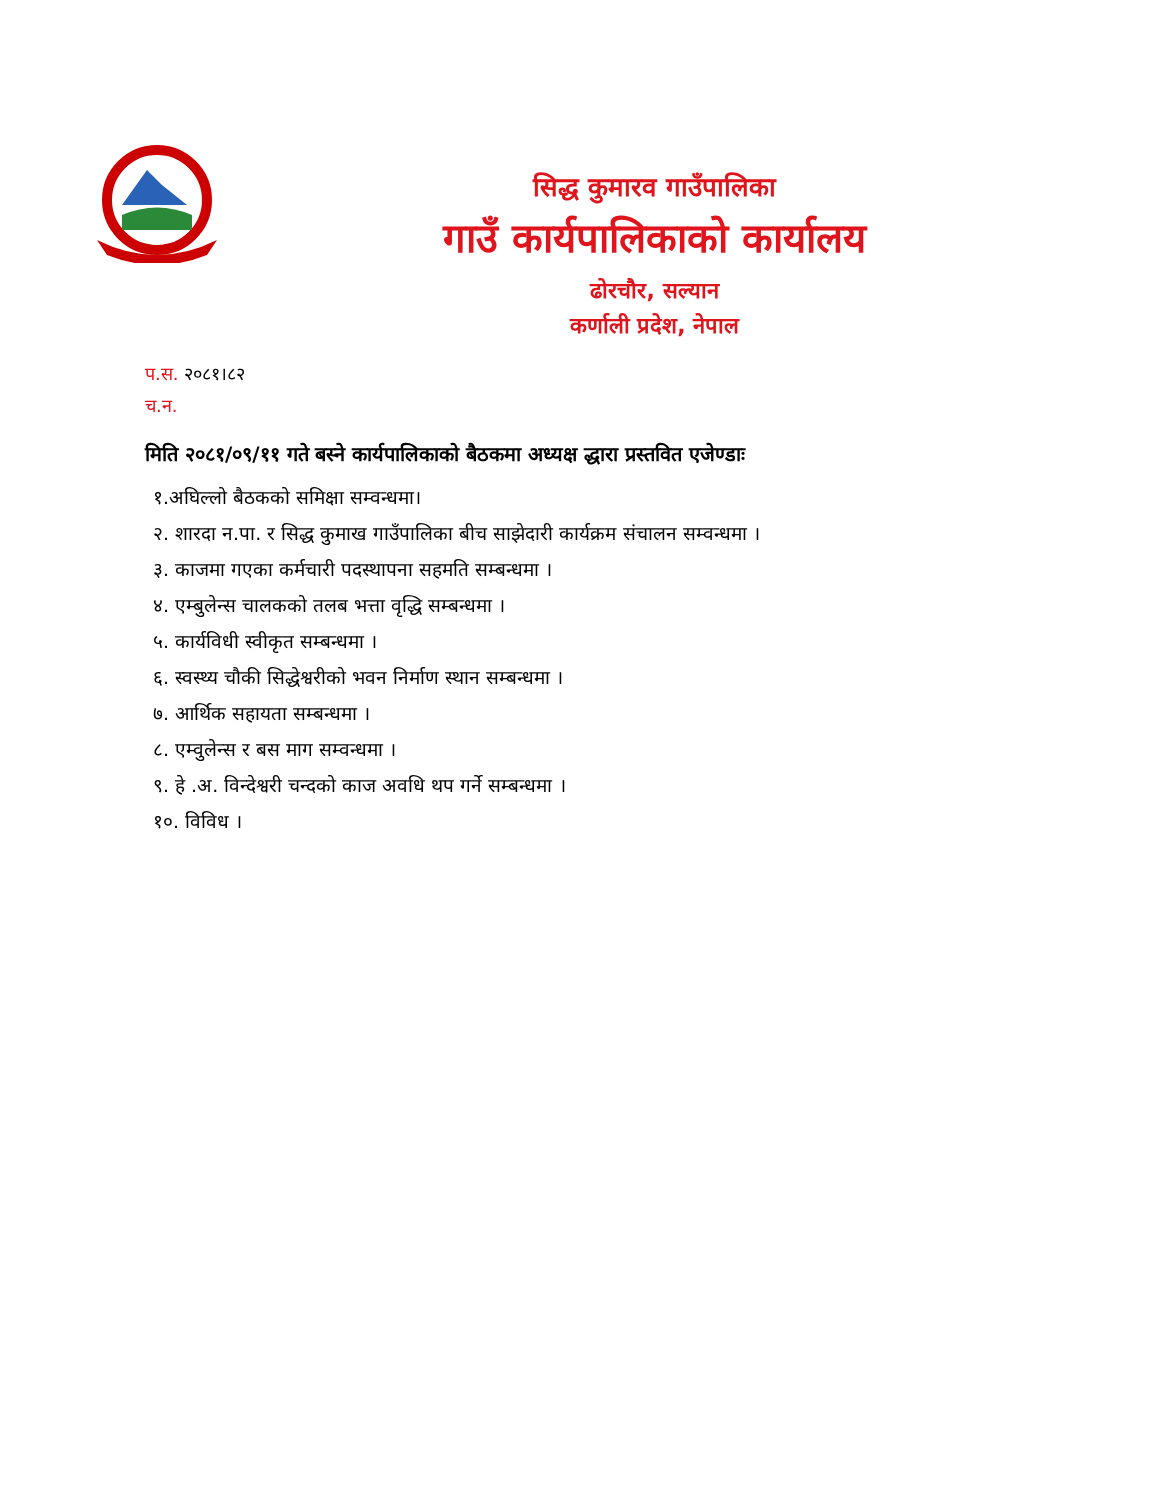सिद्ध कुमारव गाउँपालिका
गाउँ कार्यपालिकाको कार्यालय
ढोरचौर, सल्यान
कर्णाली प्रदेश, नेपाल
प.स. २०८१।८२
च.न.
मिति २०८१/०९/११ गते बस्ने कार्यपालिकाको बैठकमा अध्यक्ष द्धारा प्रस्तवित एजेण्डाः
१.अघिल्लो बैठकको समिक्षा सम्वन्धमा।
२. शारदा न.पा. र सिद्ध कुमाख गाउँपालिका बीच साझेदारी कार्यक्रम संचालन सम्वन्धमा ।
३. काजमा गएका कर्मचारी पदस्थापना सहमति सम्बन्धमा ।
४. एम्बुलेन्स चालकको तलब भत्ता वृद्धि सम्बन्धमा ।
५. कार्यविधी स्वीकृत सम्बन्धमा ।
६. स्वस्थ्य चौकी सिद्धेश्वरीको भवन निर्माण स्थान सम्बन्धमा ।
७. आर्थिक सहायता सम्बन्धमा ।
८. एम्वुलेन्स र बस माग सम्वन्धमा ।
९. हे .अ. विन्देश्वरी चन्दको काज अवधि थप गर्ने सम्बन्धमा ।
१०. विविध ।